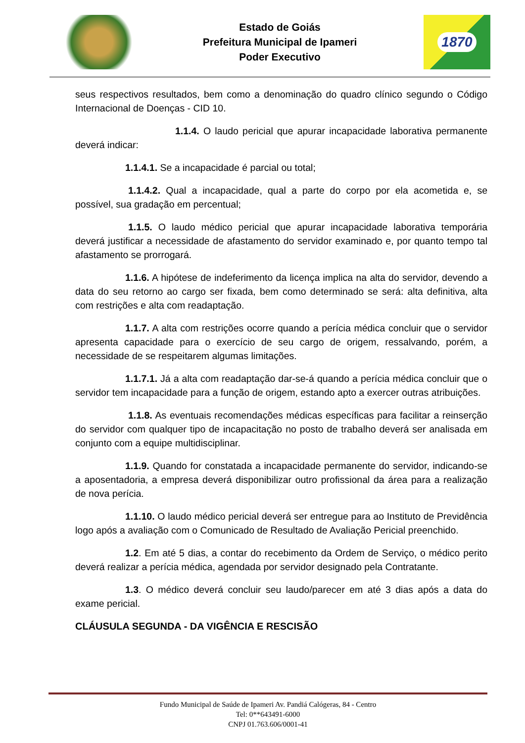Estado de Goiás
Prefeitura Municipal de Ipameri
Poder Executivo
1870
seus respectivos resultados, bem como a denominação do quadro clínico segundo o Código Internacional de Doenças - CID 10.
1.1.4. O laudo pericial que apurar incapacidade laborativa permanente deverá indicar:
1.1.4.1. Se a incapacidade é parcial ou total;
1.1.4.2. Qual a incapacidade, qual a parte do corpo por ela acometida e, se possível, sua gradação em percentual;
1.1.5. O laudo médico pericial que apurar incapacidade laborativa temporária deverá justificar a necessidade de afastamento do servidor examinado e, por quanto tempo tal afastamento se prorrogará.
1.1.6. A hipótese de indeferimento da licença implica na alta do servidor, devendo a data do seu retorno ao cargo ser fixada, bem como determinado se será: alta definitiva, alta com restrições e alta com readaptação.
1.1.7. A alta com restrições ocorre quando a perícia médica concluir que o servidor apresenta capacidade para o exercício de seu cargo de origem, ressalvando, porém, a necessidade de se respeitarem algumas limitações.
1.1.7.1. Já a alta com readaptação dar-se-á quando a perícia médica concluir que o servidor tem incapacidade para a função de origem, estando apto a exercer outras atribuições.
1.1.8. As eventuais recomendações médicas específicas para facilitar a reinserção do servidor com qualquer tipo de incapacitação no posto de trabalho deverá ser analisada em conjunto com a equipe multidisciplinar.
1.1.9. Quando for constatada a incapacidade permanente do servidor, indicando-se a aposentadoria, a empresa deverá disponibilizar outro profissional da área para a realização de nova perícia.
1.1.10. O laudo médico pericial deverá ser entregue para ao Instituto de Previdência logo após a avaliação com o Comunicado de Resultado de Avaliação Pericial preenchido.
1.2. Em até 5 dias, a contar do recebimento da Ordem de Serviço, o médico perito deverá realizar a perícia médica, agendada por servidor designado pela Contratante.
1.3. O médico deverá concluir seu laudo/parecer em até 3 dias após a data do exame pericial.
CLÁUSULA SEGUNDA - DA VIGÊNCIA E RESCISÃO
Fundo Municipal de Saúde de Ipameri Av. Pandiá Calógeras, 84 - Centro
Tel: 0**643491-6000
CNPJ 01.763.606/0001-41